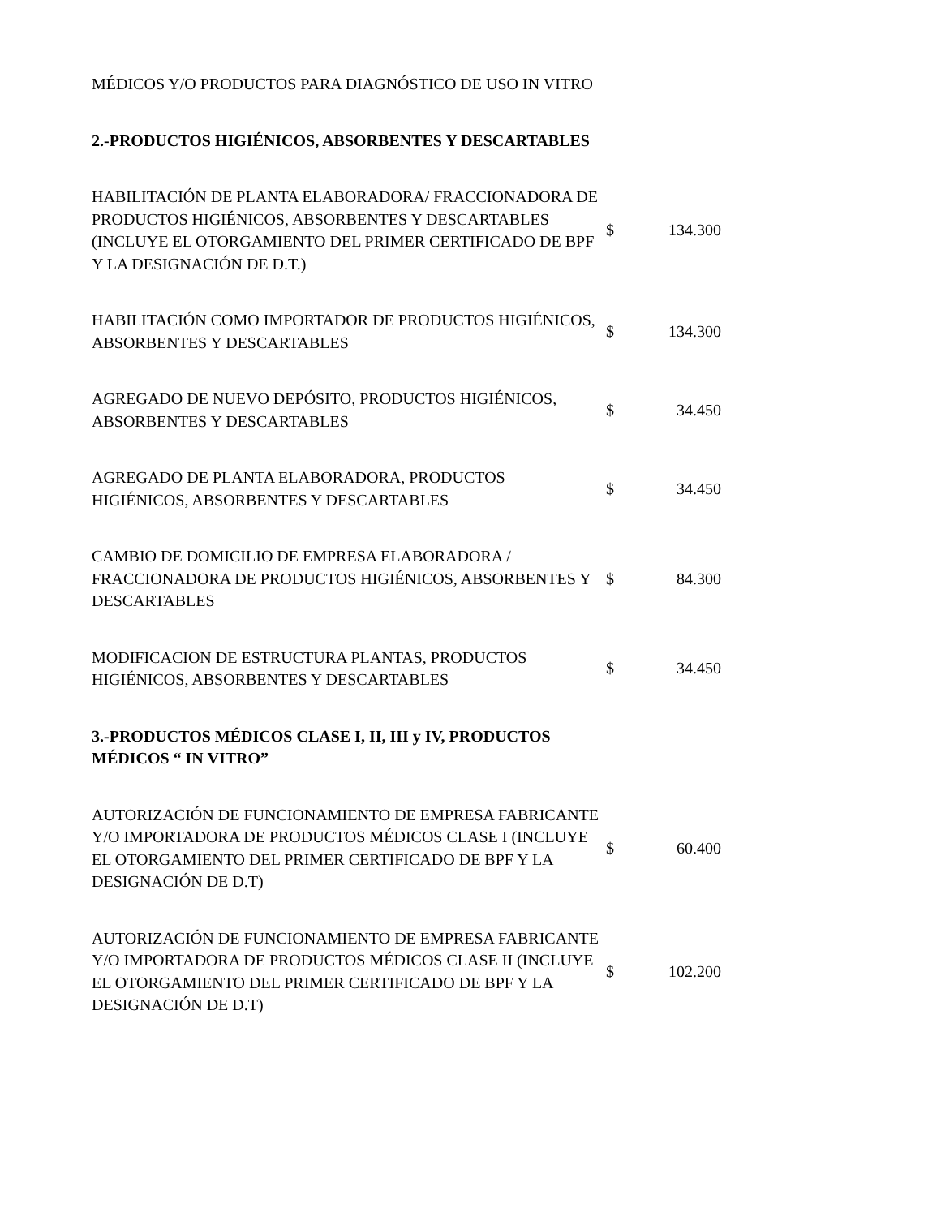| MÉDICOS Y/O PRODUCTOS PARA DIAGNÓSTICO DE USO IN VITRO | | |
| 2.-PRODUCTOS HIGIÉNICOS, ABSORBENTES Y DESCARTABLES | | |
| HABILITACIÓN DE PLANTA ELABORADORA/ FRACCIONADORA DE PRODUCTOS HIGIÉNICOS, ABSORBENTES Y DESCARTABLES (INCLUYE EL OTORGAMIENTO DEL PRIMER CERTIFICADO DE BPF Y LA DESIGNACIÓN DE D.T.) | $ | 134.300 |
| HABILITACIÓN COMO IMPORTADOR DE PRODUCTOS HIGIÉNICOS, ABSORBENTES Y DESCARTABLES | $ | 134.300 |
| AGREGADO DE NUEVO DEPÓSITO, PRODUCTOS HIGIÉNICOS, ABSORBENTES Y DESCARTABLES | $ | 34.450 |
| AGREGADO DE PLANTA ELABORADORA, PRODUCTOS HIGIÉNICOS, ABSORBENTES Y DESCARTABLES | $ | 34.450 |
| CAMBIO DE DOMICILIO DE EMPRESA ELABORADORA / FRACCIONADORA DE PRODUCTOS HIGIÉNICOS, ABSORBENTES Y DESCARTABLES | $ | 84.300 |
| MODIFICACION DE ESTRUCTURA PLANTAS, PRODUCTOS HIGIÉNICOS, ABSORBENTES Y DESCARTABLES | $ | 34.450 |
| 3.-PRODUCTOS MÉDICOS CLASE I, II, III y IV, PRODUCTOS MÉDICOS “ IN VITRO” | | |
| AUTORIZACIÓN DE FUNCIONAMIENTO DE EMPRESA FABRICANTE Y/O IMPORTADORA DE PRODUCTOS MÉDICOS CLASE I (INCLUYE EL OTORGAMIENTO DEL PRIMER CERTIFICADO DE BPF Y LA DESIGNACIÓN DE D.T) | $ | 60.400 |
| AUTORIZACIÓN DE FUNCIONAMIENTO DE EMPRESA FABRICANTE Y/O IMPORTADORA DE PRODUCTOS MÉDICOS CLASE II (INCLUYE EL OTORGAMIENTO DEL PRIMER CERTIFICADO DE BPF Y LA DESIGNACIÓN DE D.T) | $ | 102.200 |